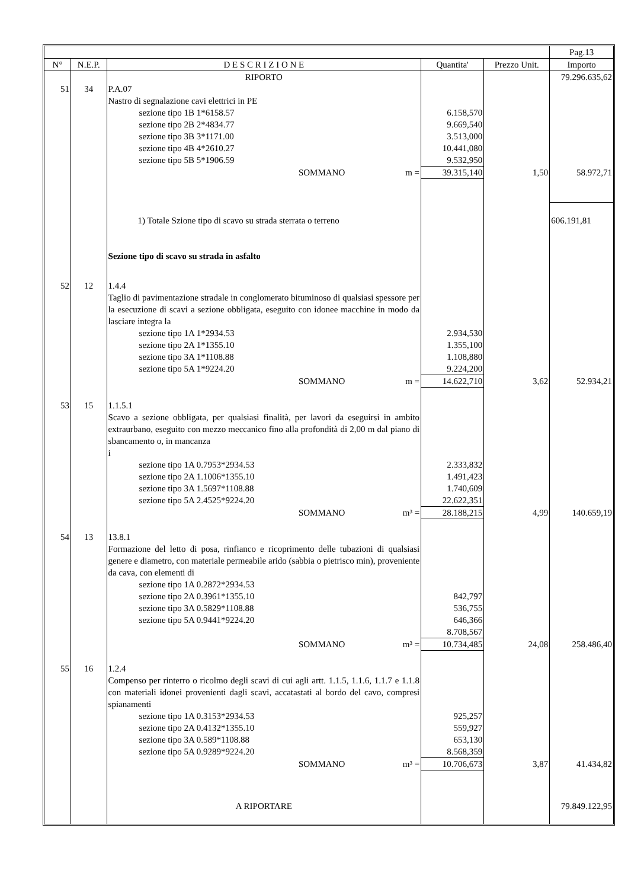| | | | | | | Pag.13 |
| N° | N.E.P. | D E S C R I Z I O N E | | Quantita' | Prezzo Unit. | Importo |
| | | RIPORTO | | | | 79.296.635,62 |
| 51 | 34 | P.A.07 Nastro di segnalazione cavi elettrici in PE sezione tipo 1B 1*6158.57 sezione tipo 2B 2*4834.77 sezione tipo 3B 3*1171.00 sezione tipo 4B 4*2610.27 sezione tipo 5B 5*1906.59 | | 6.158,570 9.669,540 3.513,000 10.441,080 9.532,950 | | |
| | | SOMMANO | m = | 39.315,140 | 1,50 | 58.972,71 |
| | | 1) Totale Szione tipo di scavo su strada sterrata o terreno | | | | 606.191,81 |
| | | Sezione tipo di scavo su strada in asfalto | | | | |
| 52 | 12 | 1.4.4 Taglio di pavimentazione stradale in conglomerato bituminoso di qualsiasi spessore per la esecuzione di scavi a sezione obbligata, eseguito con idonee macchine in modo da lasciare integra la sezione tipo 1A 1*2934.53 sezione tipo 2A 1*1355.10 sezione tipo 3A 1*1108.88 sezione tipo 5A 1*9224.20 | | 2.934,530 1.355,100 1.108,880 9.224,200 | | |
| | | SOMMANO | m = | 14.622,710 | 3,62 | 52.934,21 |
| 53 | 15 | 1.1.5.1 Scavo a sezione obbligata, per qualsiasi finalità, per lavori da eseguirsi in ambito extraurbano, eseguito con mezzo meccanico fino alla profondità di 2,00 m dal piano di sbancamento o, in mancanza i sezione tipo 1A 0.7953*2934.53 sezione tipo 2A 1.1006*1355.10 sezione tipo 3A 1.5697*1108.88 sezione tipo 5A 2.4525*9224.20 | | 2.333,832 1.491,423 1.740,609 22.622,351 | | |
| | | SOMMANO | m³ = | 28.188,215 | 4,99 | 140.659,19 |
| 54 | 13 | 13.8.1 Formazione del letto di posa, rinfianco e ricoprimento delle tubazioni di qualsiasi genere e diametro, con materiale permeabile arido (sabbia o pietrisco min), proveniente da cava, con elementi di sezione tipo 1A 0.2872*2934.53 sezione tipo 2A 0.3961*1355.10 sezione tipo 3A 0.5829*1108.88 sezione tipo 5A 0.9441*9224.20 | | 842,797 536,755 646,366 8.708,567 | | |
| | | SOMMANO | m³ = | 10.734,485 | 24,08 | 258.486,40 |
| 55 | 16 | 1.2.4 Compenso per rinterro o ricolmo degli scavi di cui agli artt. 1.1.5, 1.1.6, 1.1.7 e 1.1.8 con materiali idonei provenienti dagli scavi, accatastati al bordo del cavo, compresi spianamenti sezione tipo 1A 0.3153*2934.53 sezione tipo 2A 0.4132*1355.10 sezione tipo 3A 0.589*1108.88 sezione tipo 5A 0.9289*9224.20 | | 925,257 559,927 653,130 8.568,359 | | |
| | | SOMMANO | m³ = | 10.706,673 | 3,87 | 41.434,82 |
| | | A RIPORTARE | | | | 79.849.122,95 |